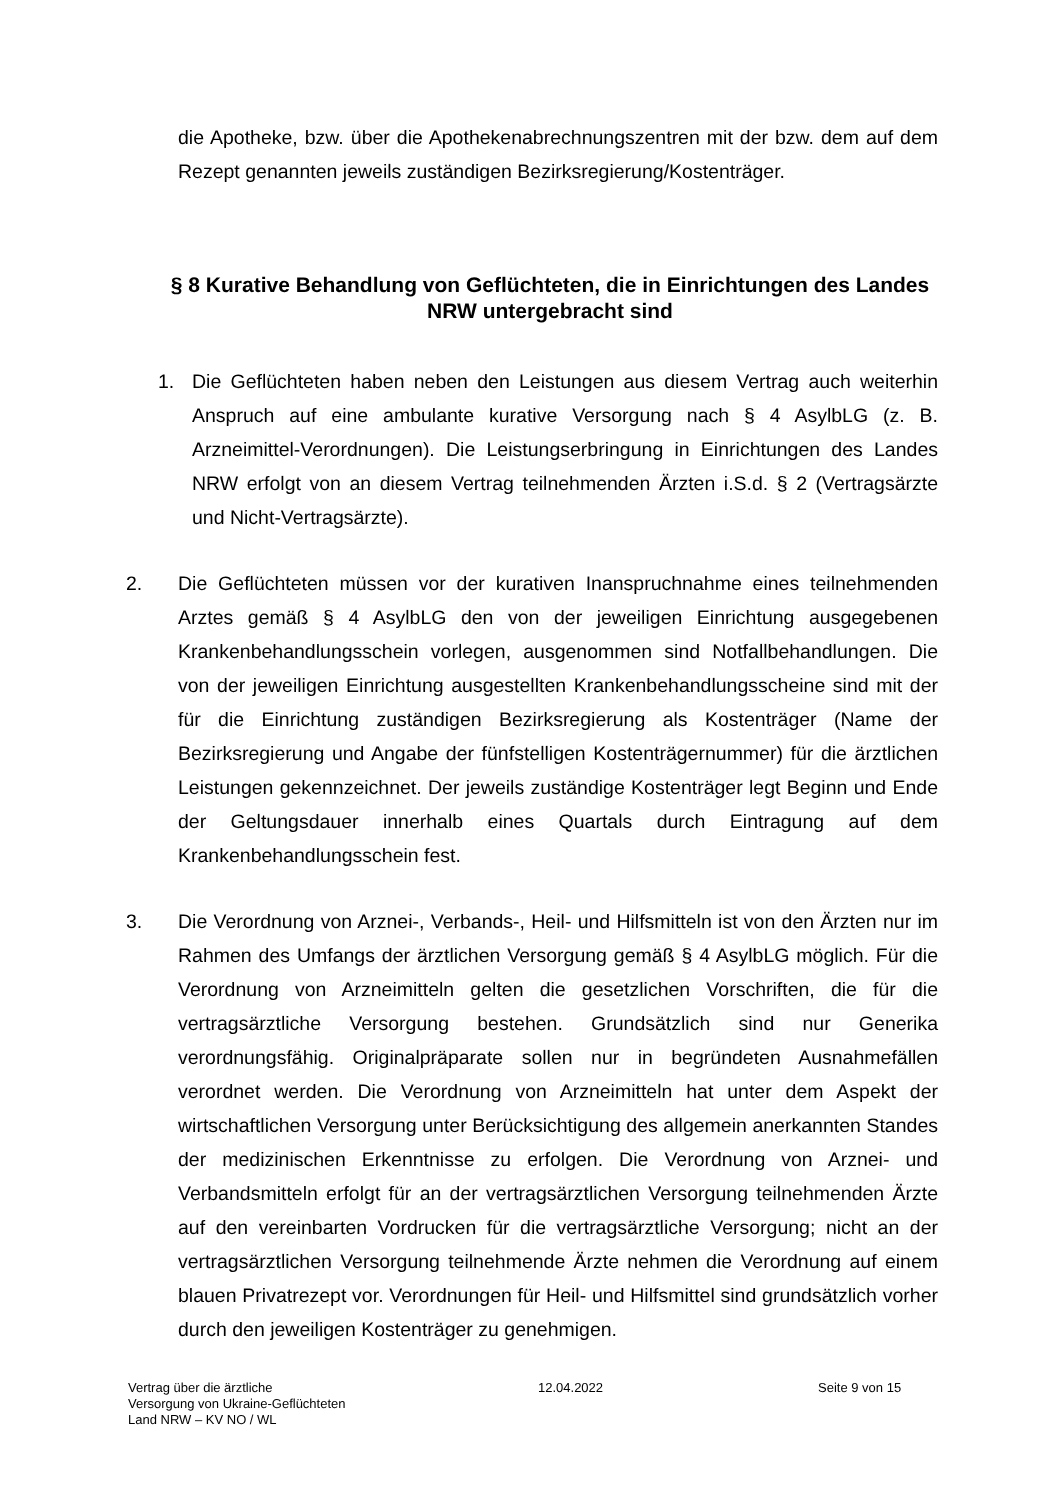die Apotheke, bzw. über die Apothekenabrechnungszentren mit der bzw. dem auf dem Rezept genannten jeweils zuständigen Bezirksregierung/Kostenträger.
§ 8 Kurative Behandlung von Geflüchteten, die in Einrichtungen des Landes NRW untergebracht sind
1. Die Geflüchteten haben neben den Leistungen aus diesem Vertrag auch weiterhin Anspruch auf eine ambulante kurative Versorgung nach § 4 AsylbLG (z. B. Arzneimittel-Verordnungen). Die Leistungserbringung in Einrichtungen des Landes NRW erfolgt von an diesem Vertrag teilnehmenden Ärzten i.S.d. § 2 (Vertragsärzte und Nicht-Vertragsärzte).
2. Die Geflüchteten müssen vor der kurativen Inanspruchnahme eines teilnehmenden Arztes gemäß § 4 AsylbLG den von der jeweiligen Einrichtung ausgegebenen Krankenbehandlungsschein vorlegen, ausgenommen sind Notfallbehandlungen. Die von der jeweiligen Einrichtung ausgestellten Krankenbehandlungsscheine sind mit der für die Einrichtung zuständigen Bezirksregierung als Kostenträger (Name der Bezirksregierung und Angabe der fünfstelligen Kostenträgernummer) für die ärztlichen Leistungen gekennzeichnet. Der jeweils zuständige Kostenträger legt Beginn und Ende der Geltungsdauer innerhalb eines Quartals durch Eintragung auf dem Krankenbehandlungsschein fest.
3. Die Verordnung von Arznei-, Verbands-, Heil- und Hilfsmitteln ist von den Ärzten nur im Rahmen des Umfangs der ärztlichen Versorgung gemäß § 4 AsylbLG möglich. Für die Verordnung von Arzneimitteln gelten die gesetzlichen Vorschriften, die für die vertragsärztliche Versorgung bestehen. Grundsätzlich sind nur Generika verordnungsfähig. Originalpräparate sollen nur in begründeten Ausnahmefällen verordnet werden. Die Verordnung von Arzneimitteln hat unter dem Aspekt der wirtschaftlichen Versorgung unter Berücksichtigung des allgemein anerkannten Standes der medizinischen Erkenntnisse zu erfolgen. Die Verordnung von Arznei- und Verbandsmitteln erfolgt für an der vertragsärztlichen Versorgung teilnehmenden Ärzte auf den vereinbarten Vordrucken für die vertragsärztliche Versorgung; nicht an der vertragsärztlichen Versorgung teilnehmende Ärzte nehmen die Verordnung auf einem blauen Privatrezept vor. Verordnungen für Heil- und Hilfsmittel sind grundsätzlich vorher durch den jeweiligen Kostenträger zu genehmigen.
Vertrag über die ärztliche
Versorgung von Ukraine-Geflüchteten
Land NRW – KV NO / WL
12.04.2022 Seite 9 von 15